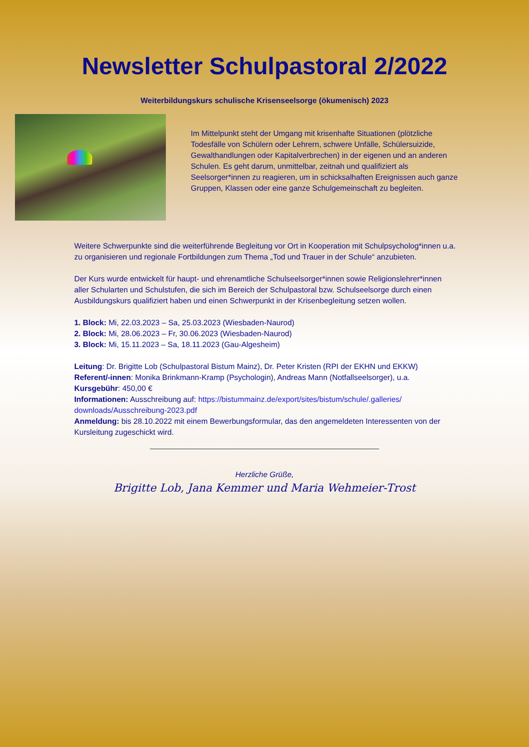Newsletter Schulpastoral 2/2022
Weiterbildungskurs schulische Krisenseelsorge (ökumenisch) 2023
Im Mittelpunkt steht der Umgang mit krisenhafte Situationen (plötzliche Todesfälle von Schülern oder Lehrern, schwere Unfälle, Schülersuizide, Gewalthandlungen oder Kapitalverbrechen) in der eigenen und an anderen Schulen. Es geht darum, unmittelbar, zeitnah und qualifiziert als Seelsorger*innen zu reagieren, um in schicksalhaften Ereignissen auch ganze Gruppen, Klassen oder eine ganze Schulgemeinschaft zu begleiten.
Weitere Schwerpunkte sind die weiterführende Begleitung vor Ort in Kooperation mit Schulpsycholog*innen u.a. zu organisieren und regionale Fortbildungen zum Thema „Tod und Trauer in der Schule“ anzubieten.
Der Kurs wurde entwickelt für haupt- und ehrenamtliche Schulseelsorger*innen sowie Religionslehrer*innen aller Schularten und Schulstufen, die sich im Bereich der Schulpastoral bzw. Schulseelsorge durch einen Ausbildungskurs qualifiziert haben und einen Schwerpunkt in der Krisenbegleitung setzen wollen.
1. Block: Mi, 22.03.2023 – Sa, 25.03.2023 (Wiesbaden-Naurod)
2. Block: Mi, 28.06.2023 – Fr, 30.06.2023 (Wiesbaden-Naurod)
3. Block: Mi, 15.11.2023 – Sa, 18.11.2023 (Gau-Algesheim)
Leitung: Dr. Brigitte Lob (Schulpastoral Bistum Mainz), Dr. Peter Kristen (RPI der EKHN und EKKW)
Referent/-innen: Monika Brinkmann-Kramp (Psychologin), Andreas Mann (Notfallseelsorger), u.a.
Kursgebühr: 450,00 €
Informationen: Ausschreibung auf: https://bistummainz.de/export/sites/bistum/schule/.galleries/ downloads/Ausschreibung-2023.pdf
Anmeldung: bis 28.10.2022 mit einem Bewerbungsformular, das den angemeldeten Interessenten von der Kursleitung zugeschickt wird.
Herzliche Grüße,
Brigitte Lob, Jana Kemmer und Maria Wehmeier-Trost